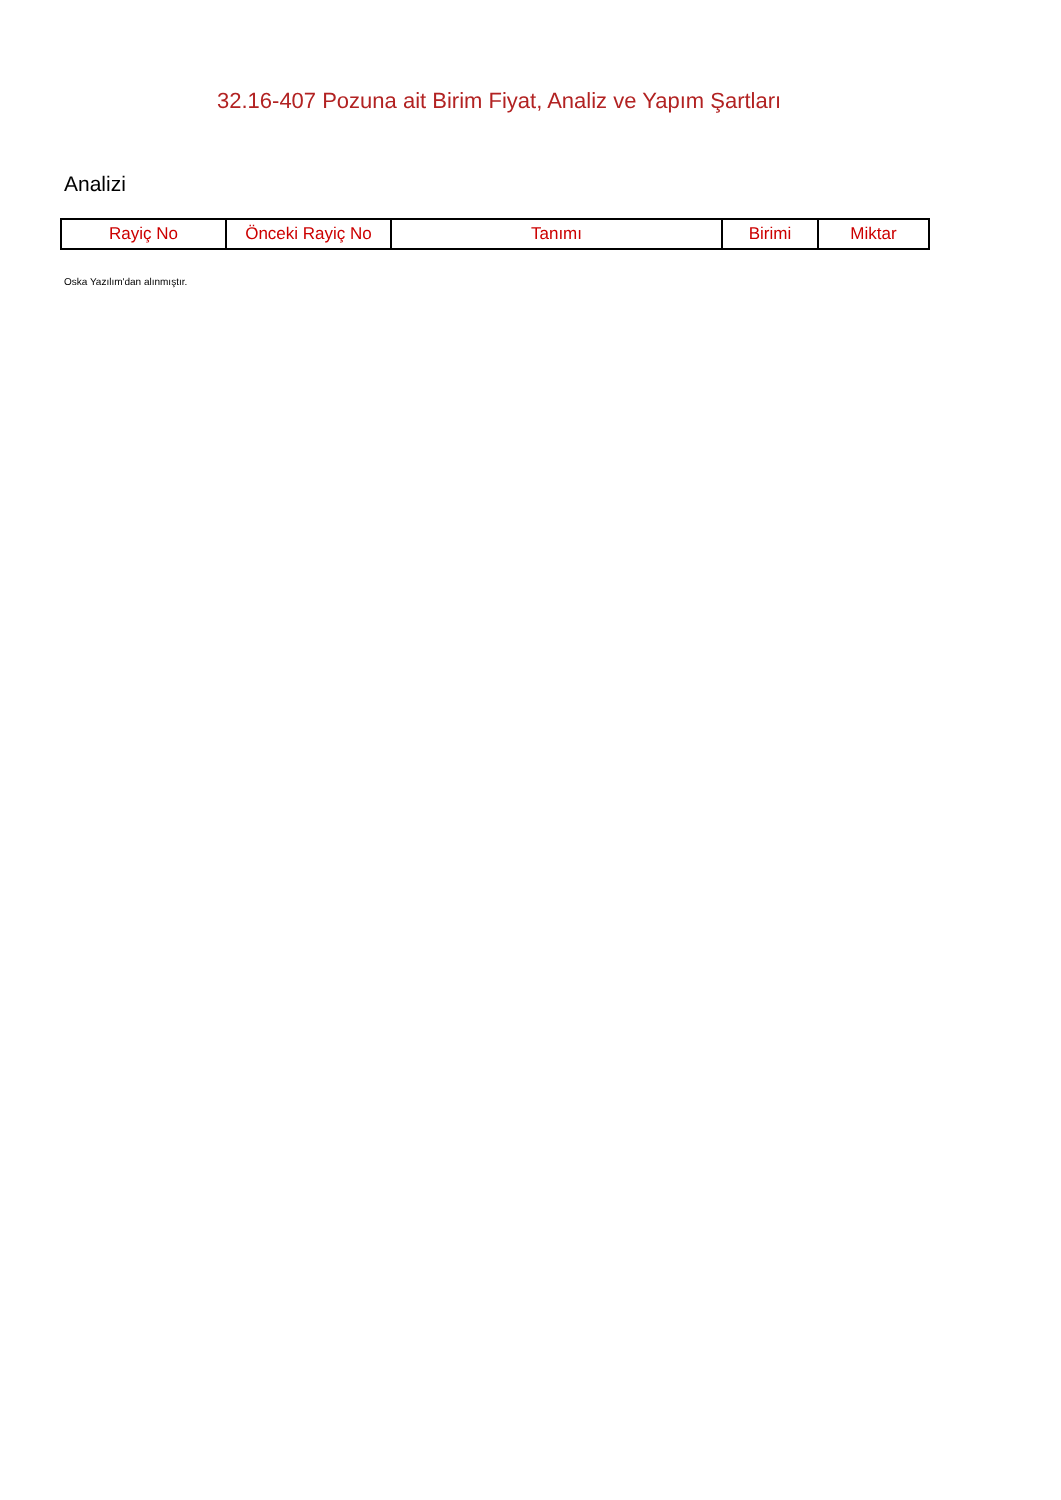32.16-407 Pozuna ait Birim Fiyat, Analiz ve Yapım Şartları
Analizi
| Rayiç No | Önceki Rayiç No | Tanımı | Birimi | Miktar |
| --- | --- | --- | --- | --- |
Oska Yazılım'dan alınmıştır.